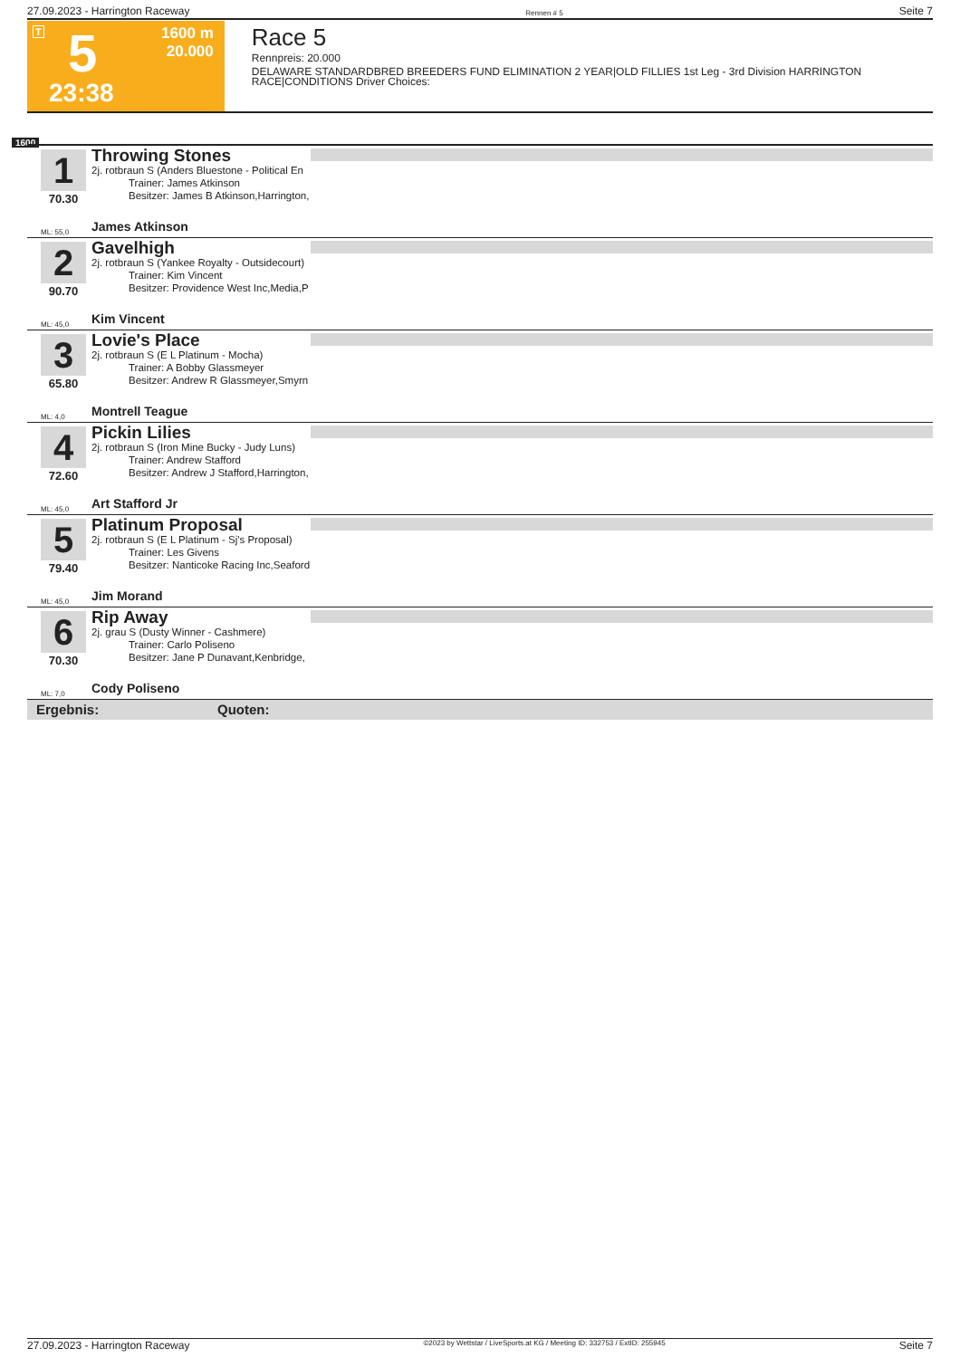27.09.2023 - Harrington Raceway Rennen # 5 Seite 7
T 5
23:38
1600 m
20.000
Race 5
Rennpreis: 20.000
DELAWARE STANDARDBRED BREEDERS FUND ELIMINATION 2 YEAR|OLD FILLIES 1st Leg - 3rd Division HARRINGTON RACE|CONDITIONS Driver Choices:
1600
1
70.30
Throwing Stones
2j. rotbraun S (Anders Bluestone - Political En
Trainer: James Atkinson
Besitzer: James B Atkinson,Harrington,
ML: 55,0 James Atkinson
2
90.70
Gavelhigh
2j. rotbraun S (Yankee Royalty - Outsidecourt)
Trainer: Kim Vincent
Besitzer: Providence West Inc,Media,P
ML: 45,0 Kim Vincent
3
65.80
Lovie's Place
2j. rotbraun S (E L Platinum - Mocha)
Trainer: A Bobby Glassmeyer
Besitzer: Andrew R Glassmeyer,Smyrn
ML: 4,0 Montrell Teague
4
72.60
Pickin Lilies
2j. rotbraun S (Iron Mine Bucky - Judy Luns)
Trainer: Andrew Stafford
Besitzer: Andrew J Stafford,Harrington,
ML: 45,0 Art Stafford Jr
5
79.40
Platinum Proposal
2j. rotbraun S (E L Platinum - Sj's Proposal)
Trainer: Les Givens
Besitzer: Nanticoke Racing Inc,Seaford
ML: 45,0 Jim Morand
6
70.30
Rip Away
2j. grau S (Dusty Winner - Cashmere)
Trainer: Carlo Poliseno
Besitzer: Jane P Dunavant,Kenbridge,
ML: 7,0 Cody Poliseno
Ergebnis: Quoten:
27.09.2023 - Harrington Raceway ©2023 by Wettstar / LiveSports.at KG / Meeting ID: 332753 / ExtID: 255945 Seite 7